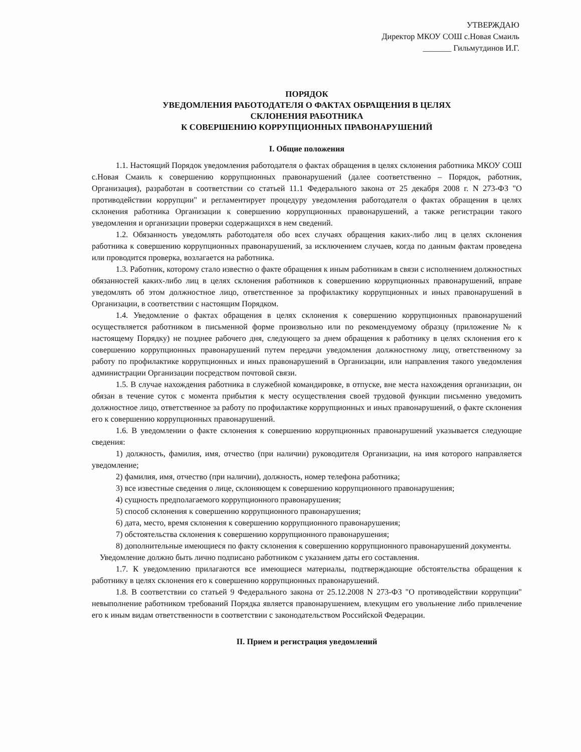УТВЕРЖДАЮ
Директор МКОУ СОШ с.Новая Смаиль
_______ Гильмутдинов И.Г.
ПОРЯДОК
УВЕДОМЛЕНИЯ РАБОТОДАТЕЛЯ О ФАКТАХ ОБРАЩЕНИЯ В ЦЕЛЯХ
СКЛОНЕНИЯ РАБОТНИКА
К СОВЕРШЕНИЮ КОРРУПЦИОННЫХ ПРАВОНАРУШЕНИЙ
I. Общие положения
1.1. Настоящий Порядок уведомления работодателя о фактах обращения в целях склонения работника МКОУ СОШ с.Новая Смаиль к совершению коррупционных правонарушений (далее соответственно – Порядок, работник, Организация), разработан в соответствии со статьей 11.1 Федерального закона от 25 декабря 2008 г. N 273-ФЗ "О противодействии коррупции" и регламентирует процедуру уведомления работодателя о фактах обращения в целях склонения работника Организации к совершению коррупционных правонарушений, а также регистрации такого уведомления и организации проверки содержащихся в нем сведений.
1.2. Обязанность уведомлять работодателя обо всех случаях обращения каких-либо лиц в целях склонения работника к совершению коррупционных правонарушений, за исключением случаев, когда по данным фактам проведена или проводится проверка, возлагается на работника.
1.3. Работник, которому стало известно о факте обращения к иным работникам в связи с исполнением должностных обязанностей каких-либо лиц в целях склонения работников к совершению коррупционных правонарушений, вправе уведомлять об этом должностное лицо, ответственное за профилактику коррупционных и иных правонарушений в Организации, в соответствии с настоящим Порядком.
1.4. Уведомление о фактах обращения в целях склонения к совершению коррупционных правонарушений осуществляется работником в письменной форме произвольно или по рекомендуемому образцу (приложение № к настоящему Порядку) не позднее рабочего дня, следующего за днем обращения к работнику в целях склонения его к совершению коррупционных правонарушений путем передачи уведомления должностному лицу, ответственному за работу по профилактике коррупционных и иных правонарушений в Организации, или направления такого уведомления администрации Организации посредством почтовой связи.
1.5. В случае нахождения работника в служебной командировке, в отпуске, вне места нахождения организации, он обязан в течение суток с момента прибытия к месту осуществления своей трудовой функции письменно уведомить должностное лицо, ответственное за работу по профилактике коррупционных и иных правонарушений, о факте склонения его к совершению коррупционных правонарушений.
1.6. В уведомлении о факте склонения к совершению коррупционных правонарушений указывается следующие сведения:
1) должность, фамилия, имя, отчество (при наличии) руководителя Организации, на имя которого направляется уведомление;
2) фамилия, имя, отчество (при наличии), должность, номер телефона работника;
3) все известные сведения о лице, склоняющем к совершению коррупционного правонарушения;
4) сущность предполагаемого коррупционного правонарушения;
5) способ склонения к совершению коррупционного правонарушения;
6) дата, место, время склонения к совершению коррупционного правонарушения;
7) обстоятельства склонения к совершению коррупционного правонарушения;
8) дополнительные имеющиеся по факту склонения к совершению коррупционного правонарушений документы.
Уведомление должно быть лично подписано работником с указанием даты его составления.
1.7. К уведомлению прилагаются все имеющиеся материалы, подтверждающие обстоятельства обращения к работнику в целях склонения его к совершению коррупционных правонарушений.
1.8. В соответствии со статьей 9 Федерального закона от 25.12.2008 N 273-ФЗ "О противодействии коррупции" невыполнение работником требований Порядка является правонарушением, влекущим его увольнение либо привлечение его к иным видам ответственности в соответствии с законодательством Российской Федерации.
II. Прием и регистрация уведомлений